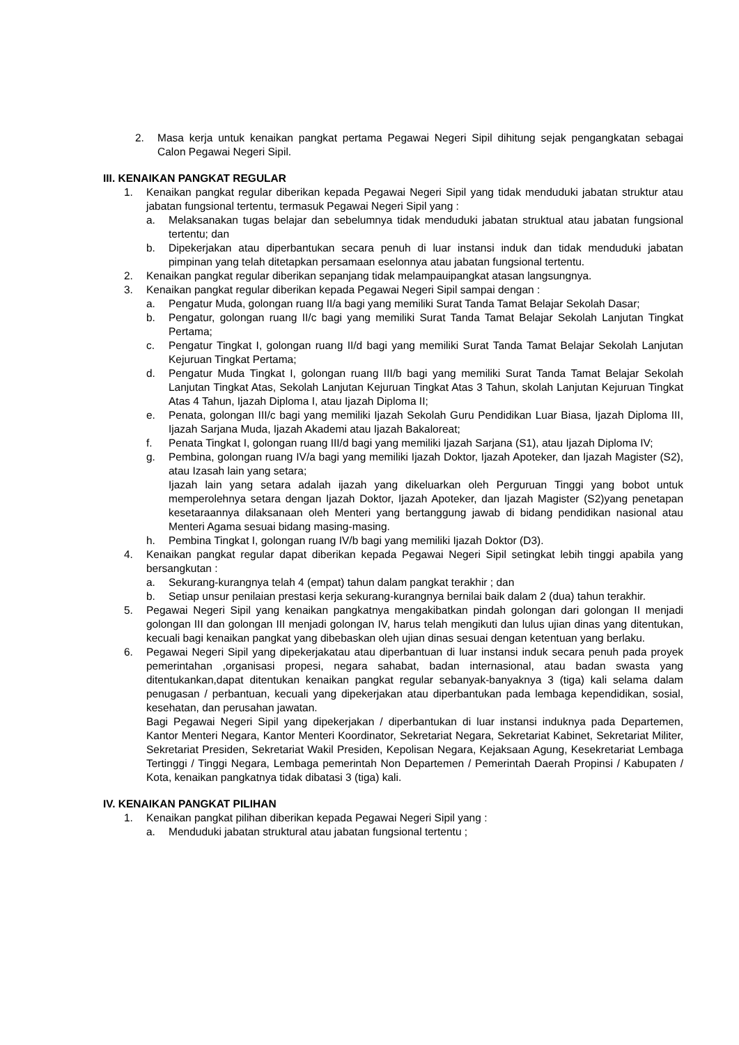2. Masa kerja untuk kenaikan pangkat pertama Pegawai Negeri Sipil dihitung sejak pengangkatan sebagai Calon Pegawai Negeri Sipil.
III. KENAIKAN PANGKAT REGULAR
1. Kenaikan pangkat regular diberikan kepada Pegawai Negeri Sipil yang tidak menduduki jabatan struktur atau jabatan fungsional tertentu, termasuk Pegawai Negeri Sipil yang :
a. Melaksanakan tugas belajar dan sebelumnya tidak menduduki jabatan struktual atau jabatan fungsional tertentu; dan
b. Dipekerjakan atau diperbantukan secara penuh di luar instansi induk dan tidak menduduki jabatan pimpinan yang telah ditetapkan persamaan eselonnya atau jabatan fungsional tertentu.
2. Kenaikan pangkat regular diberikan sepanjang tidak melampauipangkat atasan langsungnya.
3. Kenaikan pangkat regular diberikan kepada Pegawai Negeri Sipil sampai dengan :
a. Pengatur Muda, golongan ruang II/a bagi yang memiliki Surat Tanda Tamat Belajar Sekolah Dasar;
b. Pengatur, golongan ruang II/c bagi yang memiliki Surat Tanda Tamat Belajar Sekolah Lanjutan Tingkat Pertama;
c. Pengatur Tingkat I, golongan ruang II/d bagi yang memiliki Surat Tanda Tamat Belajar Sekolah Lanjutan Kejuruan Tingkat Pertama;
d. Pengatur Muda Tingkat I, golongan ruang III/b bagi yang memiliki Surat Tanda Tamat Belajar Sekolah Lanjutan Tingkat Atas, Sekolah Lanjutan Kejuruan Tingkat Atas 3 Tahun, skolah Lanjutan Kejuruan Tingkat Atas 4 Tahun, Ijazah Diploma I, atau Ijazah Diploma II;
e. Penata, golongan III/c bagi yang memiliki Ijazah Sekolah Guru Pendidikan Luar Biasa, Ijazah Diploma III, Ijazah Sarjana Muda, Ijazah Akademi atau Ijazah Bakaloreat;
f. Penata Tingkat I, golongan ruang III/d bagi yang memiliki Ijazah Sarjana (S1), atau Ijazah Diploma IV;
g. Pembina, golongan ruang IV/a bagi yang memiliki Ijazah Doktor, Ijazah Apoteker, dan Ijazah Magister (S2), atau Izasah lain yang setara;
Ijazah lain yang setara adalah ijazah yang dikeluarkan oleh Perguruan Tinggi yang bobot untuk memperolehnya setara dengan Ijazah Doktor, Ijazah Apoteker, dan Ijazah Magister (S2)yang penetapan kesetaraannya dilaksanaan oleh Menteri yang bertanggung jawab di bidang pendidikan nasional atau Menteri Agama sesuai bidang masing-masing.
h. Pembina Tingkat I, golongan ruang IV/b bagi yang memiliki Ijazah Doktor (D3).
4. Kenaikan pangkat regular dapat diberikan kepada Pegawai Negeri Sipil setingkat lebih tinggi apabila yang bersangkutan :
a. Sekurang-kurangnya telah 4 (empat) tahun dalam pangkat terakhir ; dan
b. Setiap unsur penilaian prestasi kerja sekurang-kurangnya bernilai baik dalam 2 (dua) tahun terakhir.
5. Pegawai Negeri Sipil yang kenaikan pangkatnya mengakibatkan pindah golongan dari golongan II menjadi golongan III dan golongan III menjadi golongan IV, harus telah mengikuti dan lulus ujian dinas yang ditentukan, kecuali bagi kenaikan pangkat yang dibebaskan oleh ujian dinas sesuai dengan ketentuan yang berlaku.
6. Pegawai Negeri Sipil yang dipekerjakatau atau diperbantuan di luar instansi induk secara penuh pada proyek pemerintahan ,organisasi propesi, negara sahabat, badan internasional, atau badan swasta yang ditentukankan,dapat ditentukan kenaikan pangkat regular sebanyak-banyaknya 3 (tiga) kali selama dalam penugasan / perbantuan, kecuali yang dipekerjakan atau diperbantukan pada lembaga kependidikan, sosial, kesehatan, dan perusahan jawatan.
Bagi Pegawai Negeri Sipil yang dipekerjakan / diperbantukan di luar instansi induknya pada Departemen, Kantor Menteri Negara, Kantor Menteri Koordinator, Sekretariat Negara, Sekretariat Kabinet, Sekretariat Militer, Sekretariat Presiden, Sekretariat Wakil Presiden, Kepolisan Negara, Kejaksaan Agung, Kesekretariat Lembaga Tertinggi / Tinggi Negara, Lembaga pemerintah Non Departemen / Pemerintah Daerah Propinsi / Kabupaten / Kota, kenaikan pangkatnya tidak dibatasi 3 (tiga) kali.
IV. KENAIKAN PANGKAT PILIHAN
1. Kenaikan pangkat pilihan diberikan kepada Pegawai Negeri Sipil yang :
a. Menduduki jabatan struktural atau jabatan fungsional tertentu ;